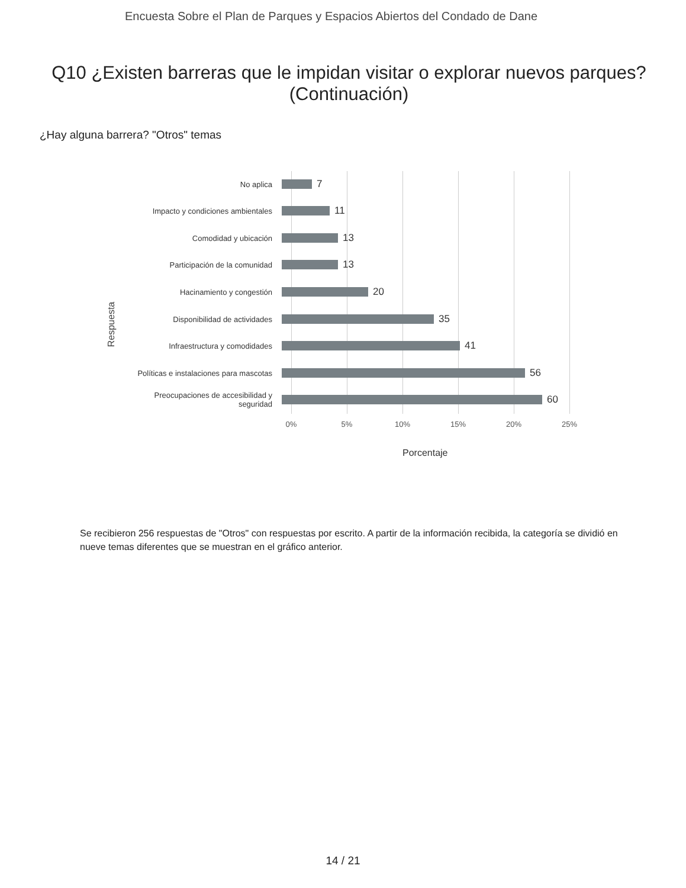Encuesta Sobre el Plan de Parques y Espacios Abiertos del Condado de Dane
Q10 ¿Existen barreras que le impidan visitar o explorar nuevos parques? (Continuación)
¿Hay alguna barrera? "Otros" temas
Respuesta
No aplica
7
Impacto y condiciones ambientales
11
Comodidad y ubicación
13
Participación de la comunidad
13
Hacinamiento y congestión
20
Disponibilidad de actividades
35
Infraestructura y comodidades
41
Políticas e instalaciones para mascotas
56
Preocupaciones de accesibilidad y seguridad
60
0% 5% 10% 15% 20% 25%
Porcentaje
Se recibieron 256 respuestas de "Otros" con respuestas por escrito. A partir de la información recibida, la categoría se dividió en nueve temas diferentes que se muestran en el gráfico anterior.
14 / 21